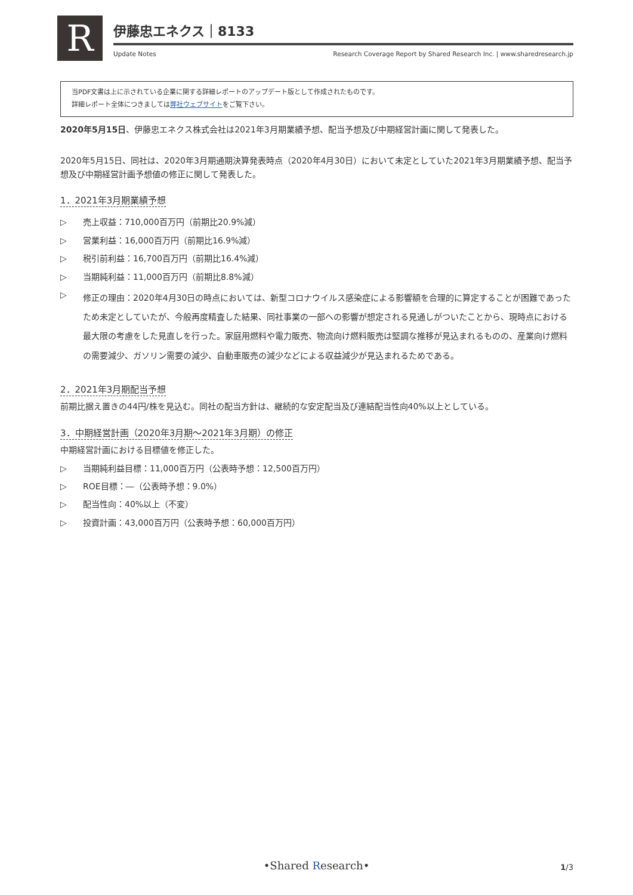R
伊藤忠エネクス｜8133
Update Notes Research Coverage Report by Shared Research Inc. | www.sharedresearch.jp
当PDF文書は上に示されている企業に関する詳細レポートのアップデート版として作成されたものです。
詳細レポート全体につきましては弊社ウェブサイトをご覧下さい。
2020年5月15日、伊藤忠エネクス株式会社は2021年3月期業績予想、配当予想及び中期経営計画に関して発表した。
2020年5月15日、同社は、2020年3月期通期決算発表時点（2020年4月30日）において未定としていた2021年3月期業績予想、配当予想及び中期経営計画予想値の修正に関して発表した。
1．2021年3月期業績予想
▷ 売上収益：710,000百万円（前期比20.9%減）
▷ 営業利益：16,000百万円（前期比16.9%減）
▷ 税引前利益：16,700百万円（前期比16.4%減）
▷ 当期純利益：11,000百万円（前期比8.8%減）
▷ 修正の理由：2020年4月30日の時点においては、新型コロナウイルス感染症による影響額を合理的に算定することが困難であったため未定としていたが、今般再度精査した結果、同社事業の一部への影響が想定される見通しがついたことから、現時点における最大限の考慮をした見直しを行った。家庭用燃料や電力販売、物流向け燃料販売は堅調な推移が見込まれるものの、産業向け燃料の需要減少、ガソリン需要の減少、自動車販売の減少などによる収益減少が見込まれるためである。
2．2021年3月期配当予想
前期比据え置きの44円/株を見込む。同社の配当方針は、継続的な安定配当及び連結配当性向40%以上としている。
3．中期経営計画（2020年3月期～2021年3月期）の修正
中期経営計画における目標値を修正した。
▷ 当期純利益目標：11,000百万円（公表時予想：12,500百万円）
▷ ROE目標：―（公表時予想：9.0%）
▷ 配当性向：40%以上（不変）
▷ 投資計画：43,000百万円（公表時予想：60,000百万円）
•Shared Research• 1/3